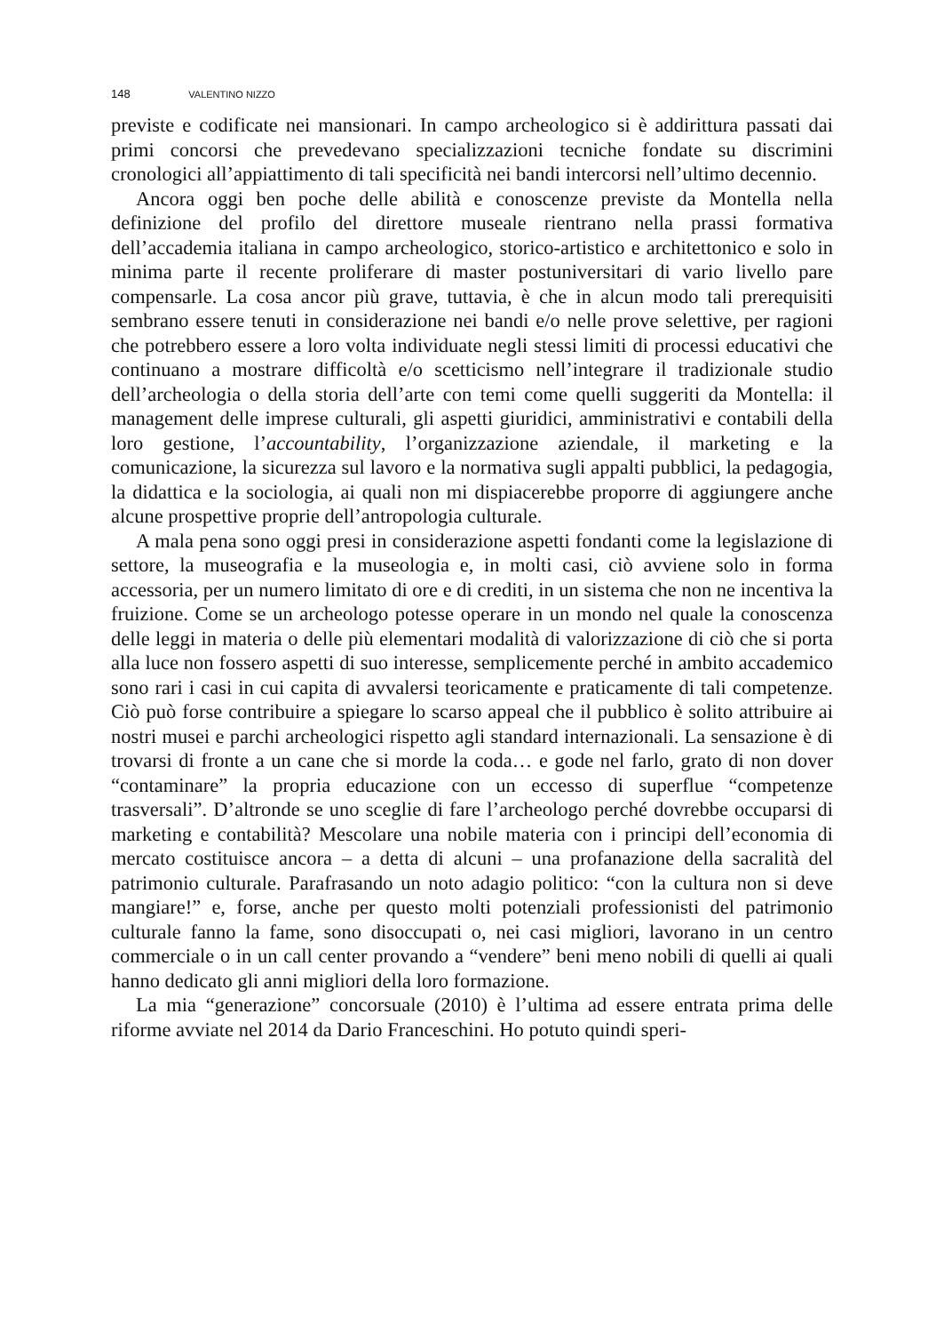148 VALENTINO NIZZO
previste e codificate nei mansionari. In campo archeologico si è addirittura passati dai primi concorsi che prevedevano specializzazioni tecniche fondate su discrimini cronologici all’appiattimento di tali specificità nei bandi intercorsi nell’ultimo decennio.
Ancora oggi ben poche delle abilità e conoscenze previste da Montella nella definizione del profilo del direttore museale rientrano nella prassi formativa dell’accademia italiana in campo archeologico, storico-artistico e architettonico e solo in minima parte il recente proliferare di master postuniversitari di vario livello pare compensarle. La cosa ancor più grave, tuttavia, è che in alcun modo tali prerequisiti sembrano essere tenuti in considerazione nei bandi e/o nelle prove selettive, per ragioni che potrebbero essere a loro volta individuate negli stessi limiti di processi educativi che continuano a mostrare difficoltà e/o scetticismo nell’integrare il tradizionale studio dell’archeologia o della storia dell’arte con temi come quelli suggeriti da Montella: il management delle imprese culturali, gli aspetti giuridici, amministrativi e contabili della loro gestione, l’accountability, l’organizzazione aziendale, il marketing e la comunicazione, la sicurezza sul lavoro e la normativa sugli appalti pubblici, la pedagogia, la didattica e la sociologia, ai quali non mi dispiacerebbe proporre di aggiungere anche alcune prospettive proprie dell’antropologia culturale.
A mala pena sono oggi presi in considerazione aspetti fondanti come la legislazione di settore, la museografia e la museologia e, in molti casi, ciò avviene solo in forma accessoria, per un numero limitato di ore e di crediti, in un sistema che non ne incentiva la fruizione. Come se un archeologo potesse operare in un mondo nel quale la conoscenza delle leggi in materia o delle più elementari modalità di valorizzazione di ciò che si porta alla luce non fossero aspetti di suo interesse, semplicemente perché in ambito accademico sono rari i casi in cui capita di avvalersi teoricamente e praticamente di tali competenze. Ciò può forse contribuire a spiegare lo scarso appeal che il pubblico è solito attribuire ai nostri musei e parchi archeologici rispetto agli standard internazionali. La sensazione è di trovarsi di fronte a un cane che si morde la coda… e gode nel farlo, grato di non dover “contaminare” la propria educazione con un eccesso di superflue “competenze trasversali”. D’altronde se uno sceglie di fare l’archeologo perché dovrebbe occuparsi di marketing e contabilità? Mescolare una nobile materia con i principi dell’economia di mercato costituisce ancora – a detta di alcuni – una profanazione della sacralità del patrimonio culturale. Parafrasando un noto adagio politico: “con la cultura non si deve mangiare!” e, forse, anche per questo molti potenziali professionisti del patrimonio culturale fanno la fame, sono disoccupati o, nei casi migliori, lavorano in un centro commerciale o in un call center provando a “vendere” beni meno nobili di quelli ai quali hanno dedicato gli anni migliori della loro formazione.
La mia “generazione” concorsuale (2010) è l’ultima ad essere entrata prima delle riforme avviate nel 2014 da Dario Franceschini. Ho potuto quindi speri-